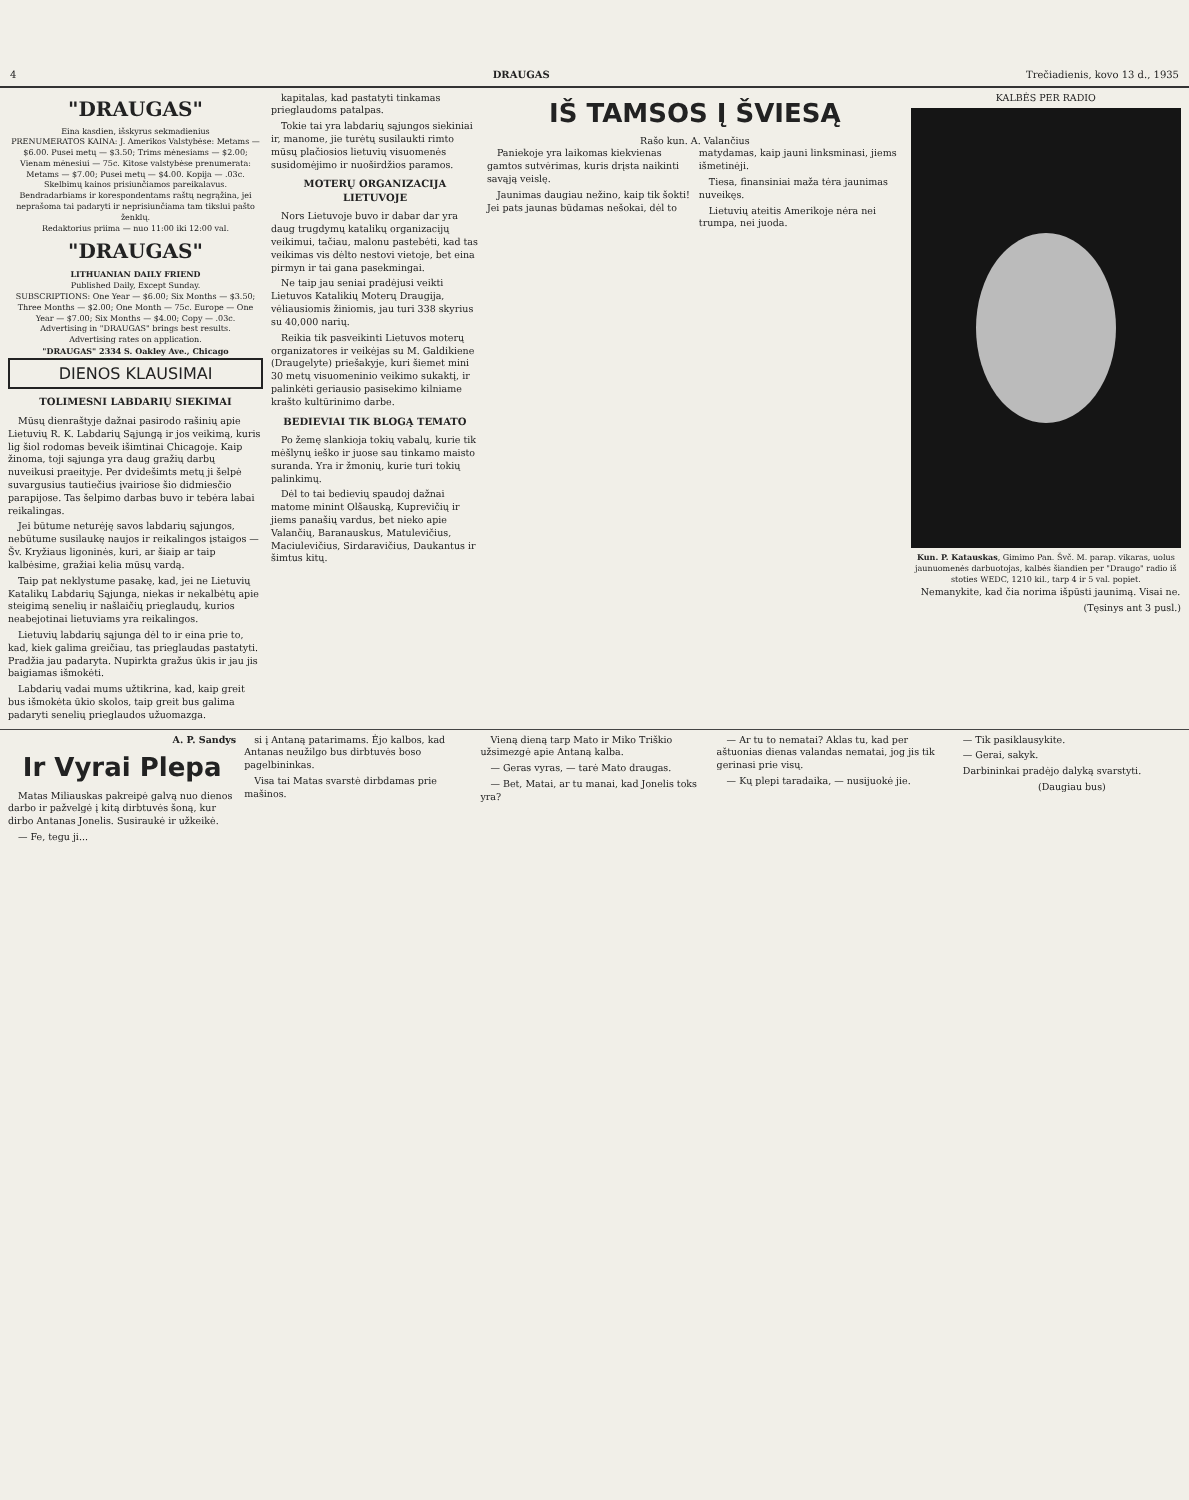4 DRAUGAS Trečiadienis, kovo 13 d., 1935
"DRAUGAS"
Eina kasdien, išskyrus sekmadienius
PRENUMERATOS KAINA: J. Amerikos Valstybėse: Metams — $6.00. Pusei metų — $3.50; Trims mėnesiams — $2.00; Vienam mėnesiui — 75c. Kitose valstybėse prenumerata: Metams — $7.00; Pusei metų — $4.00. Kopija — .03c.
Skelbimų kainos prisiunčiamos pareikalavus.
Bendradarbiams ir korespondentams raštų negrąžina, jei neprašoma tai padaryti ir neprisiunčiama tam tikslui pašto ženklų.
Redaktorius priima — nuo 11:00 iki 12:00 val.
"DRAUGAS"
LITHUANIAN DAILY FRIEND
Published Daily, Except Sunday.
SUBSCRIPTIONS: One Year — $6.00; Six Months — $3.50; Three Months — $2.00; One Month — 75c. Europe — One Year — $7.00; Six Months — $4.00; Copy — .03c.
Advertising in "DRAUGAS" brings best results.
Advertising rates on application.
"DRAUGAS" 2334 S. Oakley Ave., Chicago
DIENOS KLAUSIMAI
TOLIMESNI LABDARIŲ SIEKIMAI
Mūsų dienraštyje dažnai pasirodo rašinių apie Lietuvių R. K. Labdarių Sąjungą ir jos veikimą, kuris lig šiol rodomas beveik išimtinai Chicagoje. Kaip žinoma, toji sąjunga yra daug gražių darbų nuveikusi praeityje. Per dvidešimts metų ji šelpė suvargusius tautiečius įvairiose šio didmiesčio parapijose. Tas šelpimo darbas buvo ir tebėra labai reikalingas.
Jei būtume neturėję savos labdarių sąjungos, nebūtume susilaukę naujos ir reikalingos įstaigos — Šv. Kryžiaus ligoninės, kuri, ar šiaip ar taip kalbėsime, gražiai kelia mūsų vardą.
Taip pat neklystume pasakę, kad, jei ne Lietuvių Katalikų Labdarių Sąjunga, niekas ir nekalbėtų apie steigimą senelių ir našlaičių prieglaudų, kurios neabejotinai lietuviams yra reikalingos.
Lietuvių labdarių sąjunga dėl to ir eina prie to, kad, kiek galima greičiau, tas prieglaudas pastatyti. Pradžia jau padaryta. Nupirkta gražus ūkis ir jau jis baigiamas išmokėti.
Labdarių vadai mums užtikrina, kad, kaip greit bus išmokėta ūkio skolos, taip greit bus galima padaryti senelių prieglaudos užuomazga.
kapitalas, kad pastatyti tinkamas prieglaudoms patalpas.
Tokie tai yra labdarių sąjungos siekiniai ir, manome, jie turėtų susilaukti rimto mūsų plačiosios lietuvių visuomenės susidomėjimo ir nuoširdžios paramos.
MOTERŲ ORGANIZACIJA LIETUVOJE
Nors Lietuvoje buvo ir dabar dar yra daug trugdymų katalikų organizacijų veikimui, tačiau, malonu pastebėti, kad tas veikimas vis dėlto nestovi vietoje, bet eina pirmyn ir tai gana pasekmingai.
Ne taip jau seniai pradėjusi veikti Lietuvos Katalikių Moterų Draugija, vėliausiomis žiniomis, jau turi 338 skyrius su 40,000 narių.
Reikia tik pasveikinti Lietuvos moterų organizatores ir veikėjas su M. Galdikiene (Draugelyte) priešakyje, kuri šiemet mini 30 metų visuomeninio veikimo sukaktį, ir palinkėti geriausio pasisekimo kilniame krašto kultūrinimo darbe.
BEDIEVIAI TIK BLOGĄ TEMATO
Po žemę slankioja tokių vabalų, kurie tik mėšlynų ieško ir juose sau tinkamo maisto suranda. Yra ir žmonių, kurie turi tokių palinkimų.
Dėl to tai bedievių spaudoj dažnai matome minint Olšauską, Kuprevičių ir jiems panašių vardus, bet nieko apie Valančių, Baranauskus, Matulevičius, Maciulevičius, Sirdaravičius, Daukantus ir šimtus kitų.
IŠ TAMSOS Į ŠVIESĄ
Rašo kun. A. Valančius
Paniekoje yra laikomas kiekvienas gamtos sutvėrimas, kuris drįsta naikinti savąją veislę.
Jaunimas daugiau nežino, kaip tik šokti! Jei pats jaunas būdamas nešokai, dėl to matydamas, kaip jauni linksminasi, jiems išmetinėji.
Tiesa, finansiniai maža tėra jaunimas nuveikęs.
Lietuvių ateitis Amerikoje nėra nei trumpa, nei juoda.
KALBĖS PER RADIO
Kun. P. Katauskas, Gimimo Pan. Švč. M. parap. vikaras, uolus jaunuomenės darbuotojas, kalbės šiandien per "Draugo" radio iš stoties WEDC, 1210 kil., tarp 4 ir 5 val. popiet.
Nemanykite, kad čia norima išpūsti jaunimą. Visai ne.
(Tęsinys ant 3 pusl.)
A. P. Sandys
Ir Vyrai Plepa
Matas Miliauskas pakreipė galvą nuo dienos darbo ir pažvelgė į kitą dirbtuvės šoną, kur dirbo Antanas Jonelis. Susiraukė ir užkeikė.
— Fe, tegu ji...
si į Antaną patarimams. Ėjo kalbos, kad Antanas neužilgo bus dirbtuvės boso pagelbininkas.
Visa tai Matas svarstė dirbdamas prie mašinos.
Vieną dieną tarp Mato ir Miko Triškio užsimezgė apie Antaną kalba.
— Geras vyras, — tarė Mato draugas.
— Bet, Matai, ar tu manai, kad Jonelis toks yra?
— Ar tu to nematai? Aklas tu, kad per aštuonias dienas valandas nematai, jog jis tik gerinasi prie visų.
— Kų plepi taradaika, — nusijuokė jie.
— Tik pasiklausykite.
— Gerai, sakyk.
Darbininkai pradėjo dalyką svarstyti.
(Daugiau bus)